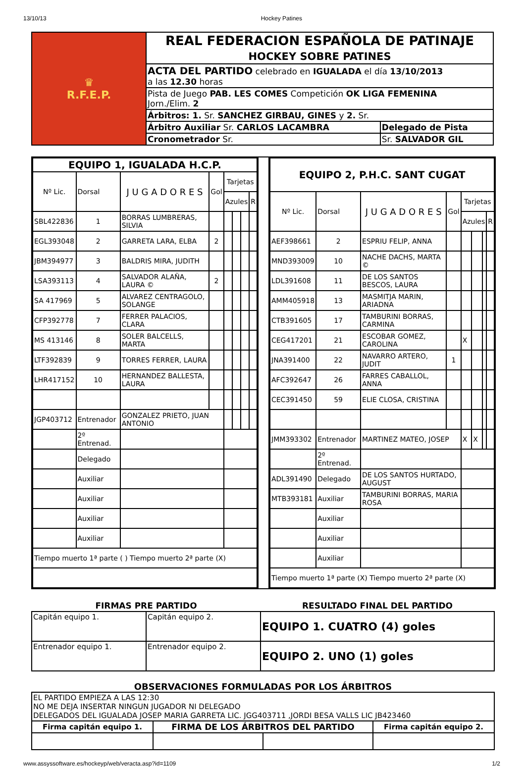13/10/13 Hockey Patines
| ♛ R.F.E.P. | REAL FEDERACION ESPAÑOLA DE PATINAJE HOCKEY SOBRE PATINES | |
| | ACTA DEL PARTIDO celebrado en IGUALADA el día 13/10/2013 a las 12.30 horas | |
| | Pista de Juego PAB. LES COMES Competición OK LIGA FEMENINA Jorn./Elim. 2 | |
| | Árbitros: 1. Sr. SANCHEZ GIRBAU, GINES y 2. Sr. | |
| | Árbitro Auxiliar Sr. CARLOS LACAMBRA | Delegado de Pista |
| | Cronometrador Sr. | Sr. SALVADOR GIL |
| EQUIPO 1, IGUALADA H.C.P. | | | | | | | |
| --- | --- | --- | --- | --- | --- | --- | --- |
| Nº Lic. | Dorsal | J U G A D O R E S | Gol | Tarjetas | | | |
| | | | | Azules | | | R |
| SBL422836 | 1 | BORRAS LUMBRERAS, SILVIA | | | | | |
| EGL393048 | 2 | GARRETA LARA, ELBA | 2 | | | | |
| JBM394977 | 3 | BALDRIS MIRA, JUDITH | | | | | |
| LSA393113 | 4 | SALVADOR ALAÑA, LAURA © | 2 | | | | |
| SA 417969 | 5 | ALVAREZ CENTRAGOLO, SOLANGE | | | | | |
| CFP392778 | 7 | FERRER PALACIOS, CLARA | | | | | |
| MS 413146 | 8 | SOLER BALCELLS, MARTA | | | | | |
| LTF392839 | 9 | TORRES FERRER, LAURA | | | | | |
| LHR417152 | 10 | HERNANDEZ BALLESTA, LAURA | | | | | |
| JGP403712 | Entrenador | GONZALEZ PRIETO, JUAN ANTONIO | | | | | |
| | 2º Entrenad. | | | | | | |
| | Delegado | | | | | | |
| | Auxiliar | | | | | | |
| | Auxiliar | | | | | | |
| | Auxiliar | | | | | | |
| | Auxiliar | | | | | | |
| Tiempo muerto 1ª parte ( ) Tiempo muerto 2ª parte (X) | | | | | | | |
| EQUIPO 2, P.H.C. SANT CUGAT | | | | | | | |
| --- | --- | --- | --- | --- | --- | --- | --- |
| Nº Lic. | Dorsal | J U G A D O R E S | Gol | Tarjetas | | | |
| | | | | Azules | | | R |
| AEF398661 | 2 | ESPRIU FELIP, ANNA | | | | | |
| MND393009 | 10 | NACHE DACHS, MARTA © | | | | | |
| LDL391608 | 11 | DE LOS SANTOS BESCOS, LAURA | | | | | |
| AMM405918 | 13 | MASMITJA MARIN, ARIADNA | | | | | |
| CTB391605 | 17 | TAMBURINI BORRAS, CARMINA | | | | | |
| CEG417201 | 21 | ESCOBAR GOMEZ, CAROLINA | | X | | | |
| JNA391400 | 22 | NAVARRO ARTERO, JUDIT | 1 | | | | |
| AFC392647 | 26 | FARRES CABALLOL, ANNA | | | | | |
| CEC391450 | 59 | ELIE CLOSA, CRISTINA | | | | | |
| JMM393302 | Entrenador | MARTINEZ MATEO, JOSEP | | X | X | | |
| | 2º Entrenad. | | | | | | |
| ADL391490 | Delegado | DE LOS SANTOS HURTADO, AUGUST | | | | | |
| MTB393181 | Auxiliar | TAMBURINI BORRAS, MARIA ROSA | | | | | |
| | Auxiliar | | | | | | |
| | Auxiliar | | | | | | |
| | Auxiliar | | | | | | |
| Tiempo muerto 1ª parte (X) Tiempo muerto 2ª parte (X) | | | | | | | |
| FIRMAS PRE PARTIDO | | RESULTADO FINAL DEL PARTIDO |
| --- | --- | --- |
| Capitán equipo 1. | Capitán equipo 2. | EQUIPO 1. CUATRO (4) goles |
| Entrenador equipo 1. | Entrenador equipo 2. | EQUIPO 2. UNO (1) goles |
OBSERVACIONES FORMULADAS POR LOS ÁRBITROS
| EL PARTIDO EMPIEZA A LAS 12:30 NO ME DEJA INSERTAR NINGUN JUGADOR NI DELEGADO DELEGADOS DEL IGUALADA JOSEP MARIA GARRETA LIC. JGG403711 ,JORDI BESA VALLS LIC JB423460 | | | |
| Firma capitán equipo 1. | FIRMA DE LOS ÁRBITROS DEL PARTIDO | | Firma capitán equipo 2. |
www.assyssoftware.es/hockeyp/web/veracta.asp?id=1109 1/2